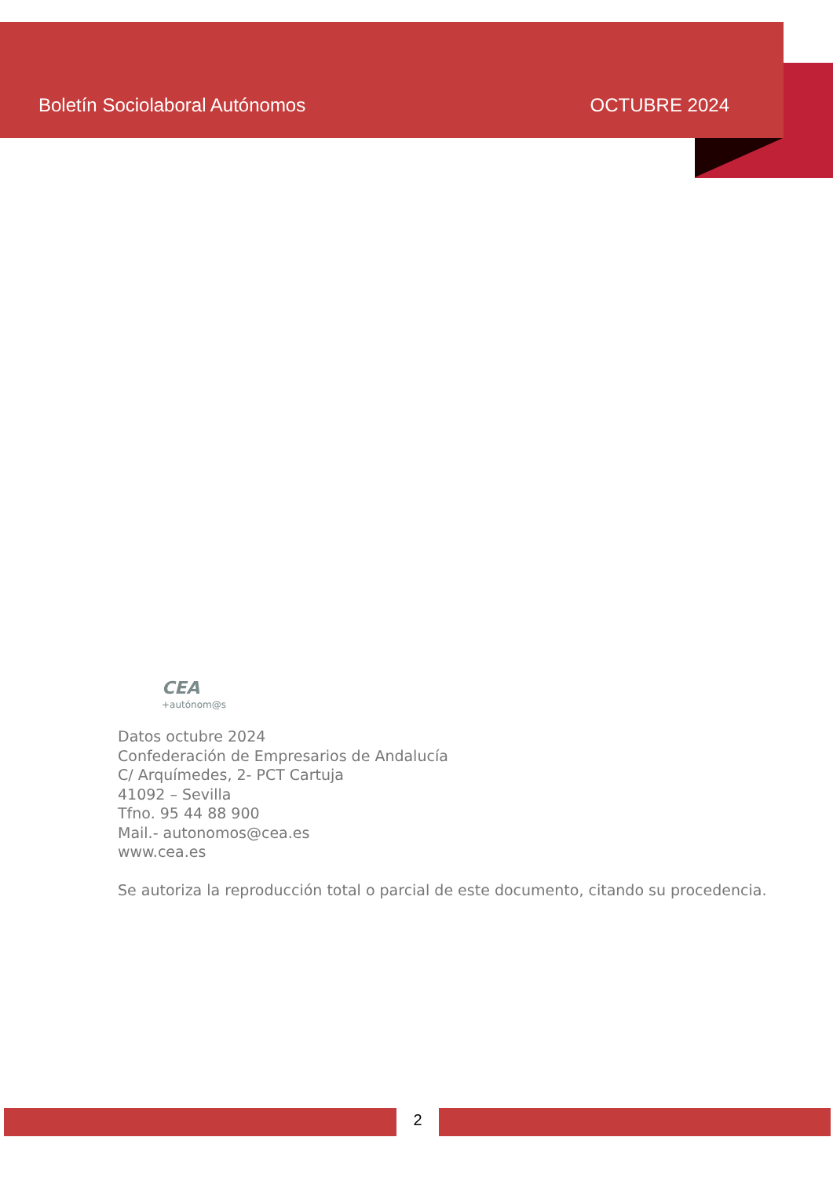Boletín Sociolaboral Autónomos OCTUBRE 2024
CEA
+autónom@s
Datos octubre 2024
Confederación de Empresarios de Andalucía
C/ Arquímedes, 2- PCT Cartuja
41092 – Sevilla
Tfno. 95 44 88 900
Mail.- autonomos@cea.es
www.cea.es
Se autoriza la reproducción total o parcial de este documento, citando su procedencia.
2